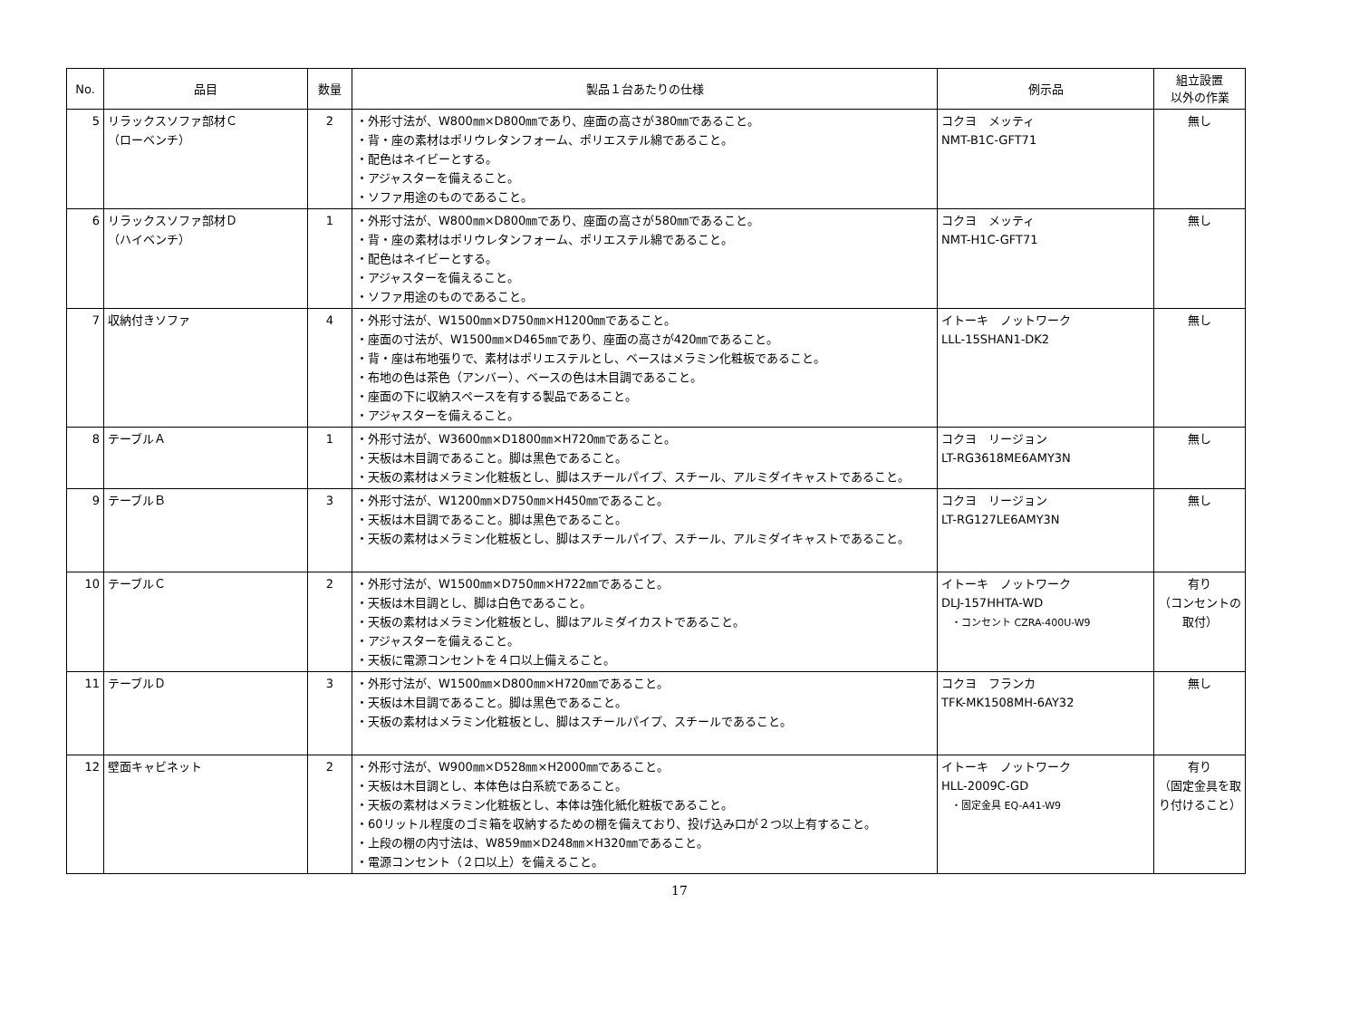| No. | 品目 | 数量 | 製品１台あたりの仕様 | 例示品 | 組立設置 以外の作業 |
| --- | --- | --- | --- | --- | --- |
| 5 | リラックスソファ部材Ｃ （ローベンチ） | 2 | ・外形寸法が、W800㎜×D800㎜であり、座面の高さが380㎜であること。 ・背・座の素材はポリウレタンフォーム、ポリエステル綿であること。 ・配色はネイビーとする。 ・アジャスターを備えること。 ・ソファ用途のものであること。 | コクヨ メッティ NMT-B1C-GFT71 | 無し |
| 6 | リラックスソファ部材Ｄ （ハイベンチ） | 1 | ・外形寸法が、W800㎜×D800㎜であり、座面の高さが580㎜であること。 ・背・座の素材はポリウレタンフォーム、ポリエステル綿であること。 ・配色はネイビーとする。 ・アジャスターを備えること。 ・ソファ用途のものであること。 | コクヨ メッティ NMT-H1C-GFT71 | 無し |
| 7 | 収納付きソファ | 4 | ・外形寸法が、W1500㎜×D750㎜×H1200㎜であること。 ・座面の寸法が、W1500㎜×D465㎜であり、座面の高さが420㎜であること。 ・背・座は布地張りで、素材はポリエステルとし、ベースはメラミン化粧板であること。 ・布地の色は茶色（アンバー）、ベースの色は木目調であること。 ・座面の下に収納スペースを有する製品であること。 ・アジャスターを備えること。 | イトーキ ノットワーク LLL-15SHAN1-DK2 | 無し |
| 8 | テーブルＡ | 1 | ・外形寸法が、W3600㎜×D1800㎜×H720㎜であること。 ・天板は木目調であること。脚は黒色であること。 ・天板の素材はメラミン化粧板とし、脚はスチールパイプ、スチール、アルミダイキャストであること。 | コクヨ リージョン LT-RG3618ME6AMY3N | 無し |
| 9 | テーブルＢ | 3 | ・外形寸法が、W1200㎜×D750㎜×H450㎜であること。 ・天板は木目調であること。脚は黒色であること。 ・天板の素材はメラミン化粧板とし、脚はスチールパイプ、スチール、アルミダイキャストであること。 | コクヨ リージョン LT-RG127LE6AMY3N | 無し |
| 10 | テーブルＣ | 2 | ・外形寸法が、W1500㎜×D750㎜×H722㎜であること。 ・天板は木目調とし、脚は白色であること。 ・天板の素材はメラミン化粧板とし、脚はアルミダイカストであること。 ・アジャスターを備えること。 ・天板に電源コンセントを４口以上備えること。 | イトーキ ノットワーク DLJ-157HHTA-WD ・コンセント CZRA-400U-W9 | 有り （コンセントの取付） |
| 11 | テーブルＤ | 3 | ・外形寸法が、W1500㎜×D800㎜×H720㎜であること。 ・天板は木目調であること。脚は黒色であること。 ・天板の素材はメラミン化粧板とし、脚はスチールパイプ、スチールであること。 | コクヨ フランカ TFK-MK1508MH-6AY32 | 無し |
| 12 | 壁面キャビネット | 2 | ・外形寸法が、W900㎜×D528㎜×H2000㎜であること。 ・天板は木目調とし、本体色は白系統であること。 ・天板の素材はメラミン化粧板とし、本体は強化紙化粧板であること。 ・60リットル程度のゴミ箱を収納するための棚を備えており、投げ込み口が２つ以上有すること。 ・上段の棚の内寸法は、W859㎜×D248㎜×H320㎜であること。 ・電源コンセント（２口以上）を備えること。 | イトーキ ノットワーク HLL-2009C-GD ・固定金具 EQ-A41-W9 | 有り （固定金具を取り付けること） |
17